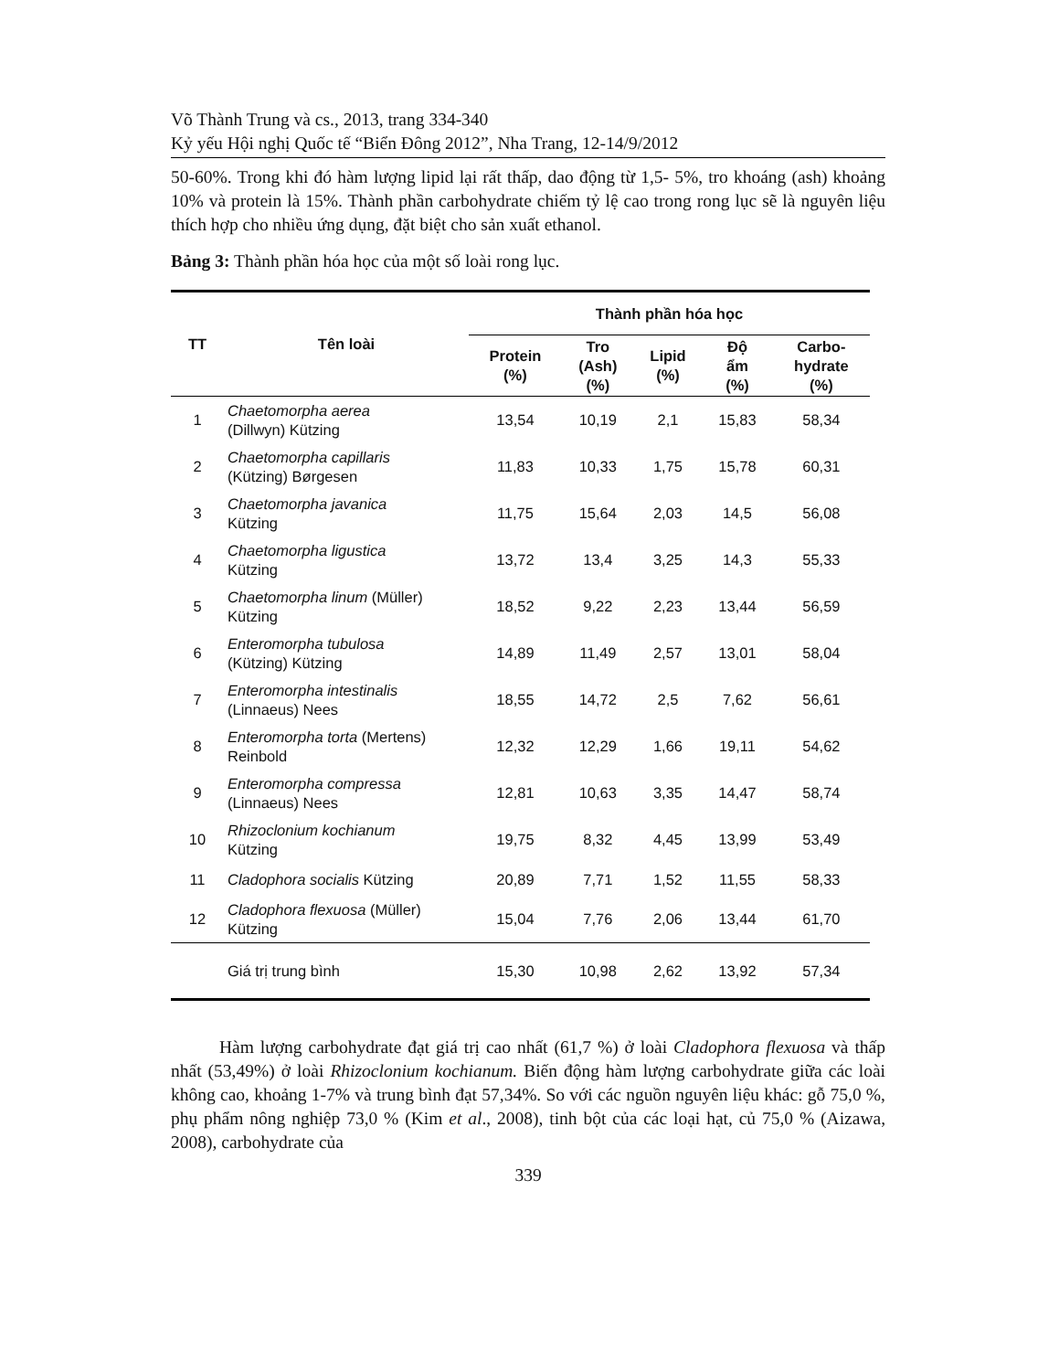Võ Thành Trung và cs., 2013, trang 334-340
Kỷ yếu Hội nghị Quốc tế “Biển Đông 2012”, Nha Trang, 12-14/9/2012
50-60%. Trong khi đó hàm lượng lipid lại rất thấp, dao động từ 1,5- 5%, tro khoáng (ash) khoảng 10% và protein là 15%. Thành phần carbohydrate chiếm tỷ lệ cao trong rong lục sẽ là nguyên liệu thích hợp cho nhiều ứng dụng, đặt biệt cho sản xuất ethanol.
Bảng 3: Thành phần hóa học của một số loài rong lục.
| TT | Tên loài | Thành phần hóa học | | | | |
| --- | --- | --- | --- | --- | --- | --- |
| | | Protein (%) | Tro (Ash) (%) | Lipid (%) | Độ ẩm (%) | Carbo- hydrate (%) |
| 1 | Chaetomorpha aerea (Dillwyn) Kützing | 13,54 | 10,19 | 2,1 | 15,83 | 58,34 |
| 2 | Chaetomorpha capillaris (Kützing) Børgesen | 11,83 | 10,33 | 1,75 | 15,78 | 60,31 |
| 3 | Chaetomorpha javanica Kützing | 11,75 | 15,64 | 2,03 | 14,5 | 56,08 |
| 4 | Chaetomorpha ligustica Kützing | 13,72 | 13,4 | 3,25 | 14,3 | 55,33 |
| 5 | Chaetomorpha linum (Müller) Kützing | 18,52 | 9,22 | 2,23 | 13,44 | 56,59 |
| 6 | Enteromorpha tubulosa (Kützing) Kützing | 14,89 | 11,49 | 2,57 | 13,01 | 58,04 |
| 7 | Enteromorpha intestinalis (Linnaeus) Nees | 18,55 | 14,72 | 2,5 | 7,62 | 56,61 |
| 8 | Enteromorpha torta (Mertens) Reinbold | 12,32 | 12,29 | 1,66 | 19,11 | 54,62 |
| 9 | Enteromorpha compressa (Linnaeus) Nees | 12,81 | 10,63 | 3,35 | 14,47 | 58,74 |
| 10 | Rhizoclonium kochianum Kützing | 19,75 | 8,32 | 4,45 | 13,99 | 53,49 |
| 11 | Cladophora socialis Kützing | 20,89 | 7,71 | 1,52 | 11,55 | 58,33 |
| 12 | Cladophora flexuosa (Müller) Kützing | 15,04 | 7,76 | 2,06 | 13,44 | 61,70 |
| | Giá trị trung bình | 15,30 | 10,98 | 2,62 | 13,92 | 57,34 |
Hàm lượng carbohydrate đạt giá trị cao nhất (61,7 %) ở loài Cladophora flexuosa và thấp nhất (53,49%) ở loài Rhizoclonium kochianum. Biến động hàm lượng carbohydrate giữa các loài không cao, khoảng 1-7% và trung bình đạt 57,34%. So với các nguồn nguyên liệu khác: gỗ 75,0 %, phụ phẩm nông nghiệp 73,0 % (Kim et al., 2008), tinh bột của các loại hạt, củ 75,0 % (Aizawa, 2008), carbohydrate của
339